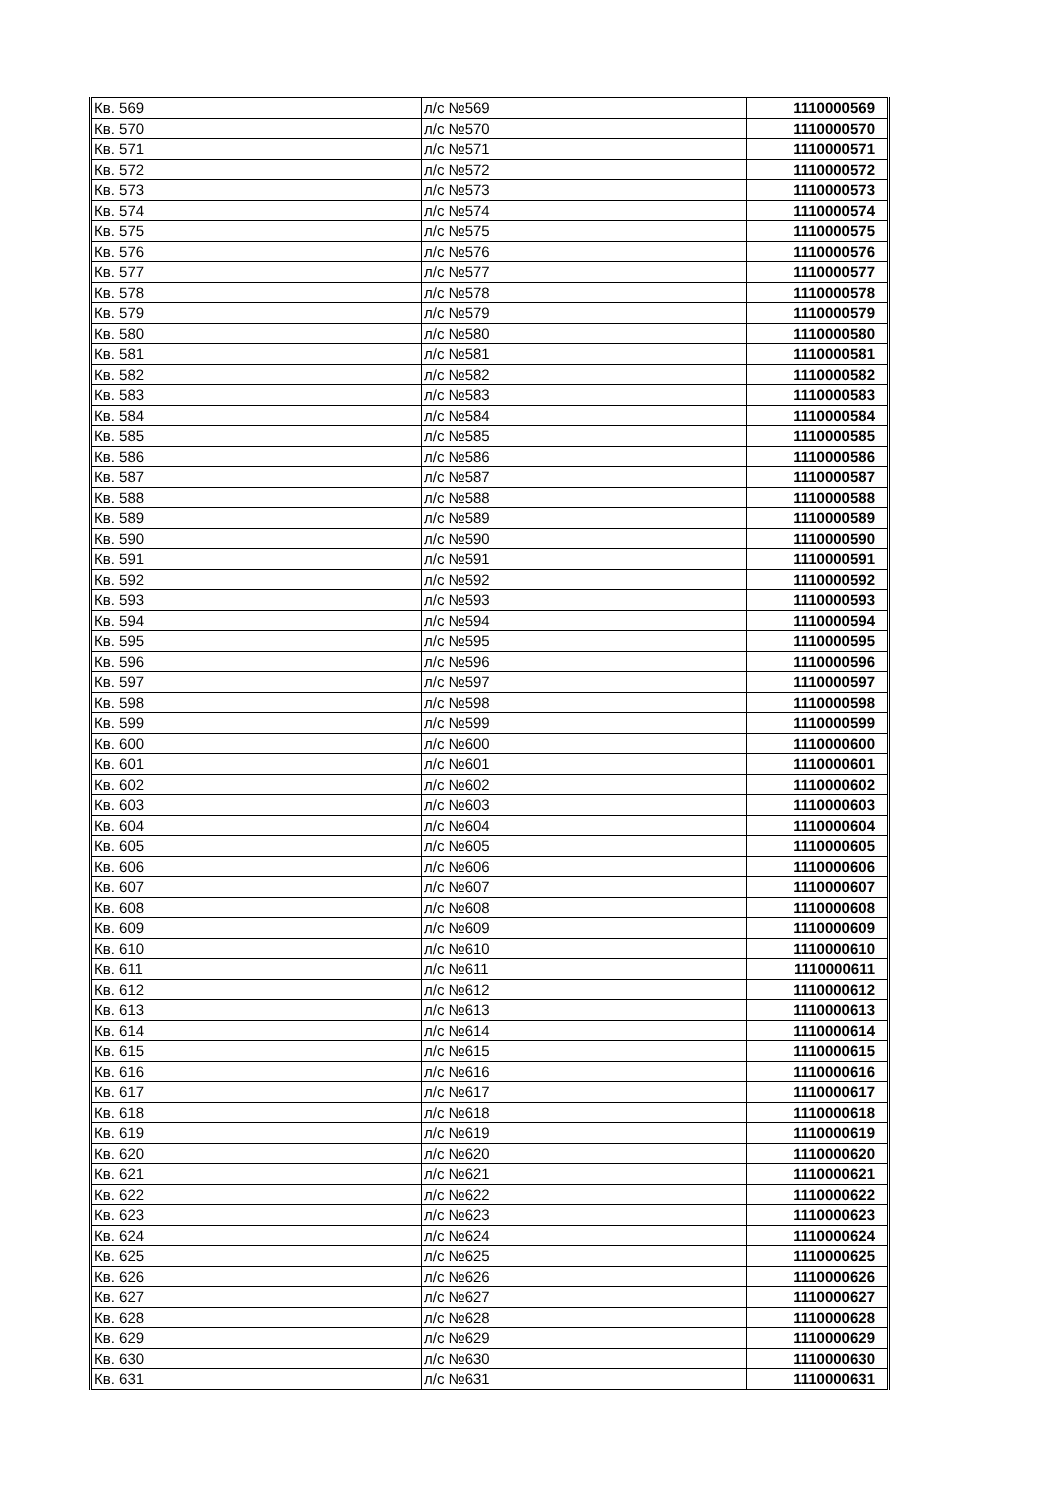| Кв. 569 | л/с №569 | 1110000569 |
| Кв. 570 | л/с №570 | 1110000570 |
| Кв. 571 | л/с №571 | 1110000571 |
| Кв. 572 | л/с №572 | 1110000572 |
| Кв. 573 | л/с №573 | 1110000573 |
| Кв. 574 | л/с №574 | 1110000574 |
| Кв. 575 | л/с №575 | 1110000575 |
| Кв. 576 | л/с №576 | 1110000576 |
| Кв. 577 | л/с №577 | 1110000577 |
| Кв. 578 | л/с №578 | 1110000578 |
| Кв. 579 | л/с №579 | 1110000579 |
| Кв. 580 | л/с №580 | 1110000580 |
| Кв. 581 | л/с №581 | 1110000581 |
| Кв. 582 | л/с №582 | 1110000582 |
| Кв. 583 | л/с №583 | 1110000583 |
| Кв. 584 | л/с №584 | 1110000584 |
| Кв. 585 | л/с №585 | 1110000585 |
| Кв. 586 | л/с №586 | 1110000586 |
| Кв. 587 | л/с №587 | 1110000587 |
| Кв. 588 | л/с №588 | 1110000588 |
| Кв. 589 | л/с №589 | 1110000589 |
| Кв. 590 | л/с №590 | 1110000590 |
| Кв. 591 | л/с №591 | 1110000591 |
| Кв. 592 | л/с №592 | 1110000592 |
| Кв. 593 | л/с №593 | 1110000593 |
| Кв. 594 | л/с №594 | 1110000594 |
| Кв. 595 | л/с №595 | 1110000595 |
| Кв. 596 | л/с №596 | 1110000596 |
| Кв. 597 | л/с №597 | 1110000597 |
| Кв. 598 | л/с №598 | 1110000598 |
| Кв. 599 | л/с №599 | 1110000599 |
| Кв. 600 | л/с №600 | 1110000600 |
| Кв. 601 | л/с №601 | 1110000601 |
| Кв. 602 | л/с №602 | 1110000602 |
| Кв. 603 | л/с №603 | 1110000603 |
| Кв. 604 | л/с №604 | 1110000604 |
| Кв. 605 | л/с №605 | 1110000605 |
| Кв. 606 | л/с №606 | 1110000606 |
| Кв. 607 | л/с №607 | 1110000607 |
| Кв. 608 | л/с №608 | 1110000608 |
| Кв. 609 | л/с №609 | 1110000609 |
| Кв. 610 | л/с №610 | 1110000610 |
| Кв. 611 | л/с №611 | 1110000611 |
| Кв. 612 | л/с №612 | 1110000612 |
| Кв. 613 | л/с №613 | 1110000613 |
| Кв. 614 | л/с №614 | 1110000614 |
| Кв. 615 | л/с №615 | 1110000615 |
| Кв. 616 | л/с №616 | 1110000616 |
| Кв. 617 | л/с №617 | 1110000617 |
| Кв. 618 | л/с №618 | 1110000618 |
| Кв. 619 | л/с №619 | 1110000619 |
| Кв. 620 | л/с №620 | 1110000620 |
| Кв. 621 | л/с №621 | 1110000621 |
| Кв. 622 | л/с №622 | 1110000622 |
| Кв. 623 | л/с №623 | 1110000623 |
| Кв. 624 | л/с №624 | 1110000624 |
| Кв. 625 | л/с №625 | 1110000625 |
| Кв. 626 | л/с №626 | 1110000626 |
| Кв. 627 | л/с №627 | 1110000627 |
| Кв. 628 | л/с №628 | 1110000628 |
| Кв. 629 | л/с №629 | 1110000629 |
| Кв. 630 | л/с №630 | 1110000630 |
| Кв. 631 | л/с №631 | 1110000631 |